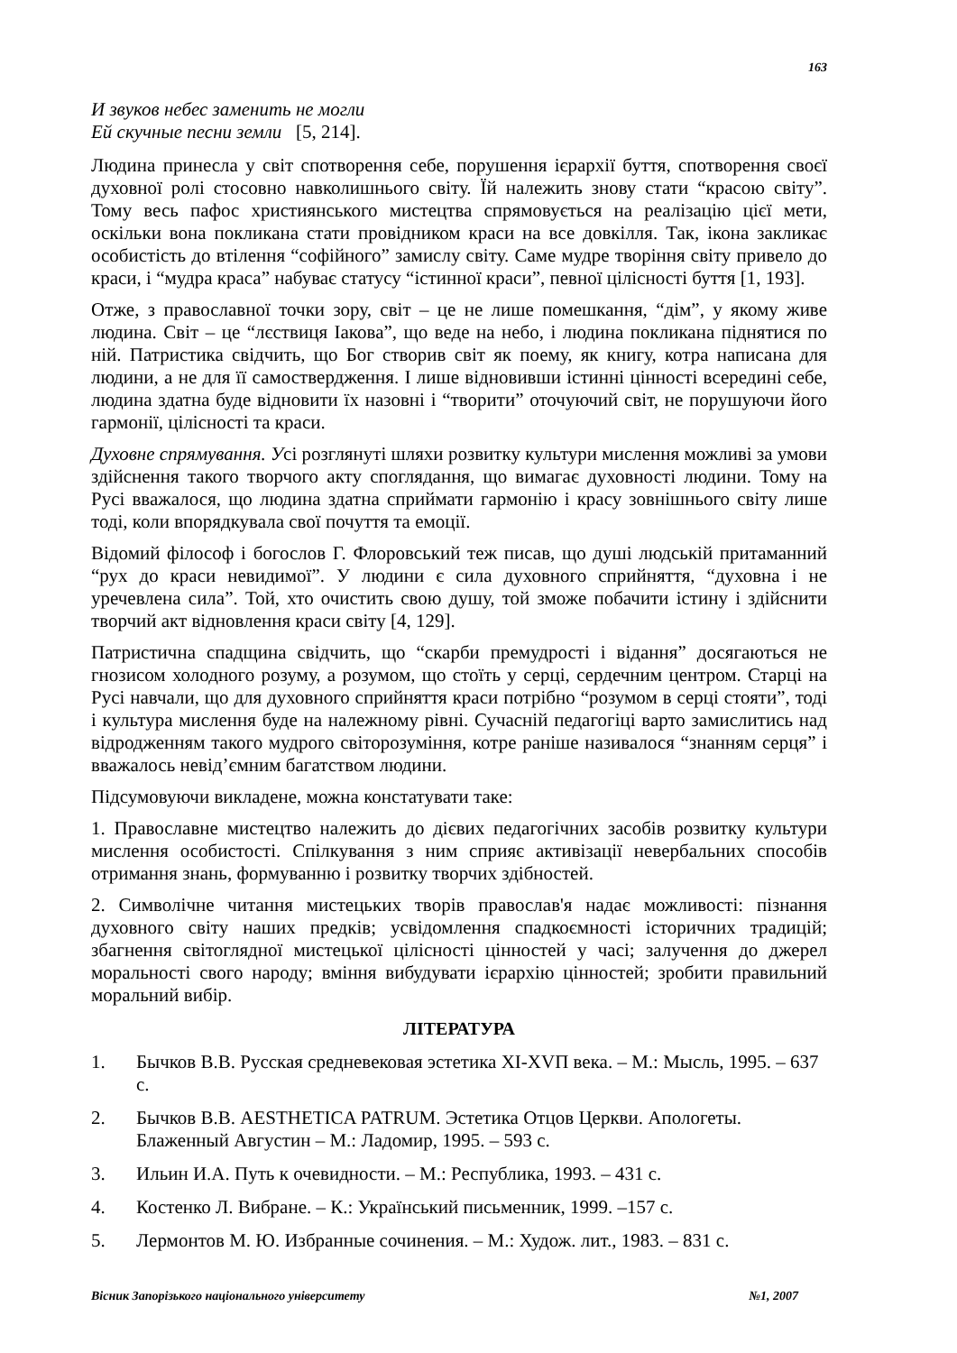163
И звуков небес заменить не могли
Ей скучные песни земли [5, 214].
Людина принесла у світ спотворення себе, порушення ієрархії буття, спотворення своєї духовної ролі стосовно навколишнього світу. Їй належить знову стати “красою світу”. Тому весь пафос християнського мистецтва спрямовується на реалізацію цієї мети, оскільки вона покликана стати провідником краси на все довкілля. Так, ікона закликає особистість до втілення “софійного” замислу світу. Саме мудре творіння світу привело до краси, і “мудра краса” набуває статусу “істинної краси”, певної цілісності буття [1, 193].
Отже, з православної точки зору, світ – це не лише помешкання, “дім”, у якому живе людина. Світ – це “лєствиця Іакова”, що веде на небо, і людина покликана піднятися по ній. Патристика свідчить, що Бог створив світ як поему, як книгу, котра написана для людини, а не для її самоствердження. І лише відновивши істинні цінності всередині себе, людина здатна буде відновити їх назовні і “творити” оточуючий світ, не порушуючи його гармонії, цілісності та краси.
Духовне спрямування. Усі розглянуті шляхи розвитку культури мислення можливі за умови здійснення такого творчого акту споглядання, що вимагає духовності людини. Тому на Русі вважалося, що людина здатна сприймати гармонію і красу зовнішнього світу лише тоді, коли впорядкувала свої почуття та емоції.
Відомий філософ і богослов Г. Флоровський теж писав, що душі людській притаманний “рух до краси невидимої”. У людини є сила духовного сприйняття, “духовна і не уречевлена сила”. Той, хто очистить свою душу, той зможе побачити істину і здійснити творчий акт відновлення краси світу [4, 129].
Патристична спадщина свідчить, що “скарби премудрості і відання” досягаються не гнозисом холодного розуму, а розумом, що стоїть у серці, сердечним центром. Старці на Русі навчали, що для духовного сприйняття краси потрібно “розумом в серці стояти”, тоді і культура мислення буде на належному рівні. Сучасній педагогіці варто замислитись над відродженням такого мудрого світорозуміння, котре раніше називалося “знанням серця” і вважалось невід’ємним багатством людини.
Підсумовуючи викладене, можна констатувати таке:
1. Православне мистецтво належить до дієвих педагогічних засобів розвитку культури мислення особистості. Спілкування з ним сприяє активізації невербальних способів отримання знань, формуванню і розвитку творчих здібностей.
2. Символічне читання мистецьких творів православ'я надає можливості: пізнання духовного світу наших предків; усвідомлення спадкоємності історичних традицій; збагнення світоглядної мистецької цілісності цінностей у часі; залучення до джерел моральності свого народу; вміння вибудувати ієрархію цінностей; зробити правильний моральний вибір.
ЛІТЕРАТУРА
1. Бычков В.В. Русская средневековая эстетика XI-XVП века. – М.: Мысль, 1995. – 637 с.
2. Бычков В.В. AESTHETICA PATRUM. Эстетика Отцов Церкви. Апологеты. Блаженный Августин – М.: Ладомир, 1995. – 593 с.
3. Ильин И.А. Путь к очевидности. – М.: Республика, 1993. – 431 с.
4. Костенко Л. Вибране. – К.: Український письменник, 1999. –157 с.
5. Лермонтов М. Ю. Избранные сочинения. – М.: Худож. лит., 1983. – 831 с.
Вісник Запорізького національного університету №1, 2007